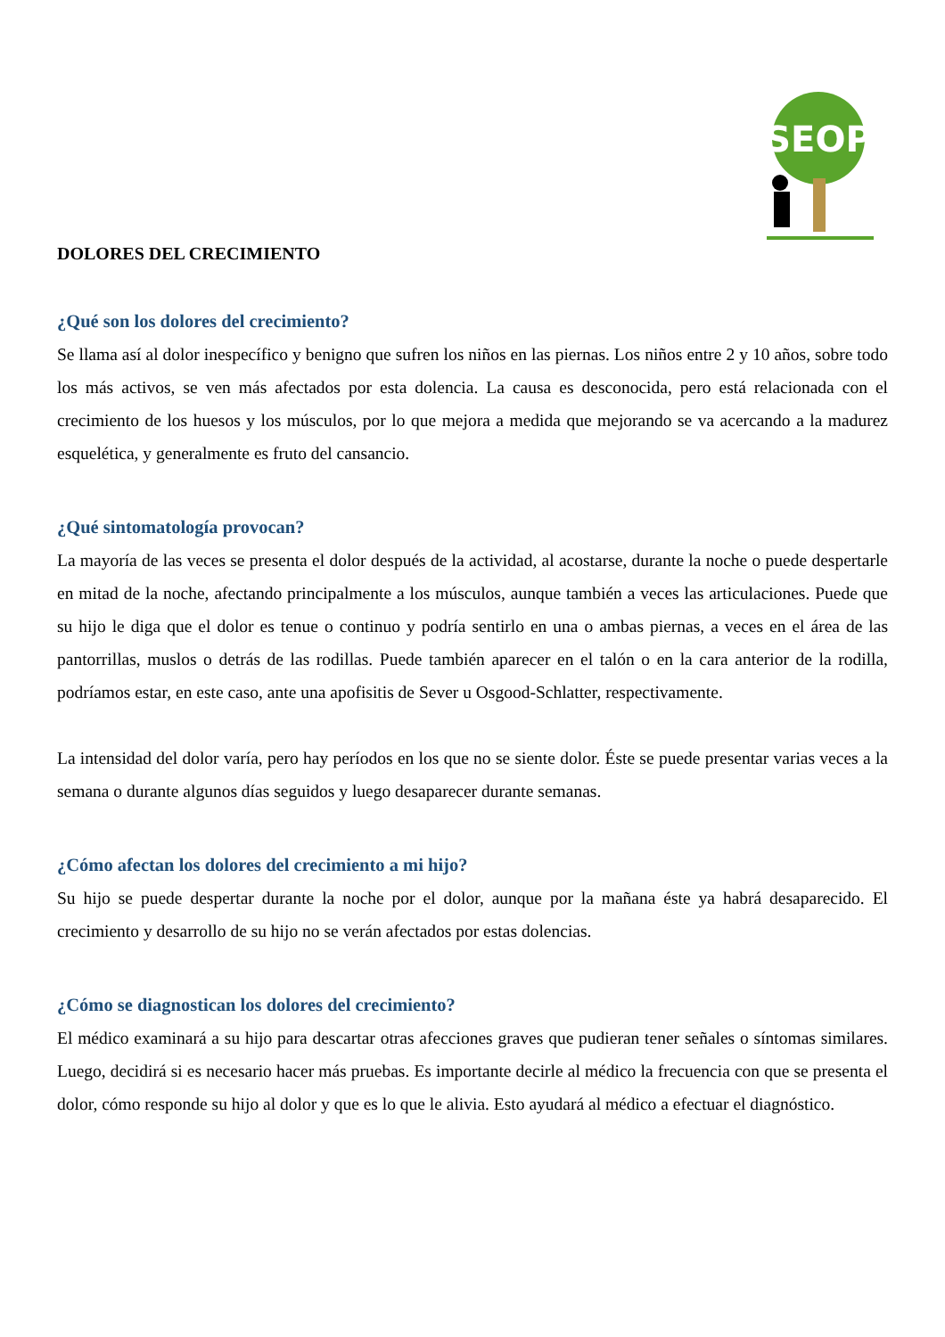SEOP
DOLORES DEL CRECIMIENTO
¿Qué son los dolores del crecimiento?
Se llama así al dolor inespecífico y benigno que sufren los niños en las piernas. Los niños entre 2 y 10 años, sobre todo los más activos, se ven más afectados por esta dolencia. La causa es desconocida, pero está relacionada con el crecimiento de los huesos y los músculos, por lo que mejora a medida que mejorando se va acercando a la madurez esquelética, y generalmente es fruto del cansancio.
¿Qué sintomatología provocan?
La mayoría de las veces se presenta el dolor después de la actividad, al acostarse, durante la noche o puede despertarle en mitad de la noche, afectando principalmente a los músculos, aunque también a veces las articulaciones. Puede que su hijo le diga que el dolor es tenue o continuo y podría sentirlo en una o ambas piernas, a veces en el área de las pantorrillas, muslos o detrás de las rodillas. Puede también aparecer en el talón o en la cara anterior de la rodilla, podríamos estar, en este caso, ante una apofisitis de Sever u Osgood-Schlatter, respectivamente.
La intensidad del dolor varía, pero hay períodos en los que no se siente dolor. Éste se puede presentar varias veces a la semana o durante algunos días seguidos y luego desaparecer durante semanas.
¿Cómo afectan los dolores del crecimiento a mi hijo?
Su hijo se puede despertar durante la noche por el dolor, aunque por la mañana éste ya habrá desaparecido. El crecimiento y desarrollo de su hijo no se verán afectados por estas dolencias.
¿Cómo se diagnostican los dolores del crecimiento?
El médico examinará a su hijo para descartar otras afecciones graves que pudieran tener señales o síntomas similares. Luego, decidirá si es necesario hacer más pruebas. Es importante decirle al médico la frecuencia con que se presenta el dolor, cómo responde su hijo al dolor y que es lo que le alivia. Esto ayudará al médico a efectuar el diagnóstico.